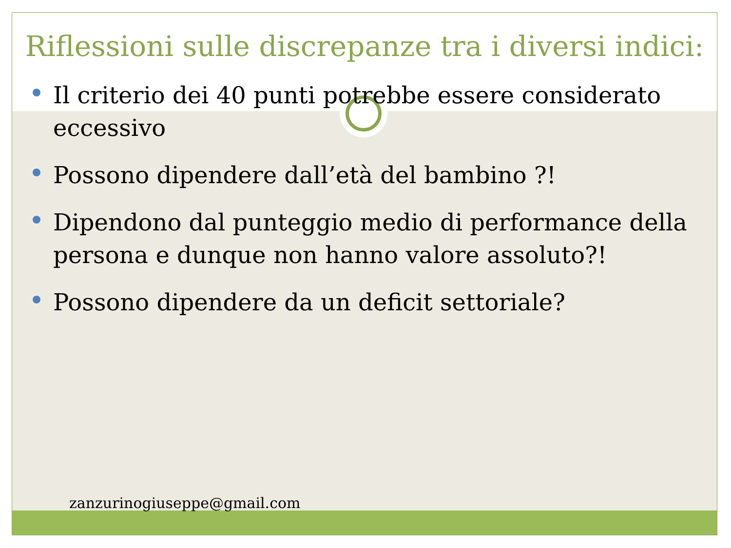Riflessioni sulle discrepanze tra i diversi indici:
Il criterio dei 40 punti potrebbe essere considerato eccessivo
Possono dipendere dall’età del bambino ?!
Dipendono dal punteggio medio di performance della persona e dunque non hanno valore assoluto?!
Possono dipendere da un deficit settoriale?
zanzurinogiuseppe@gmail.com